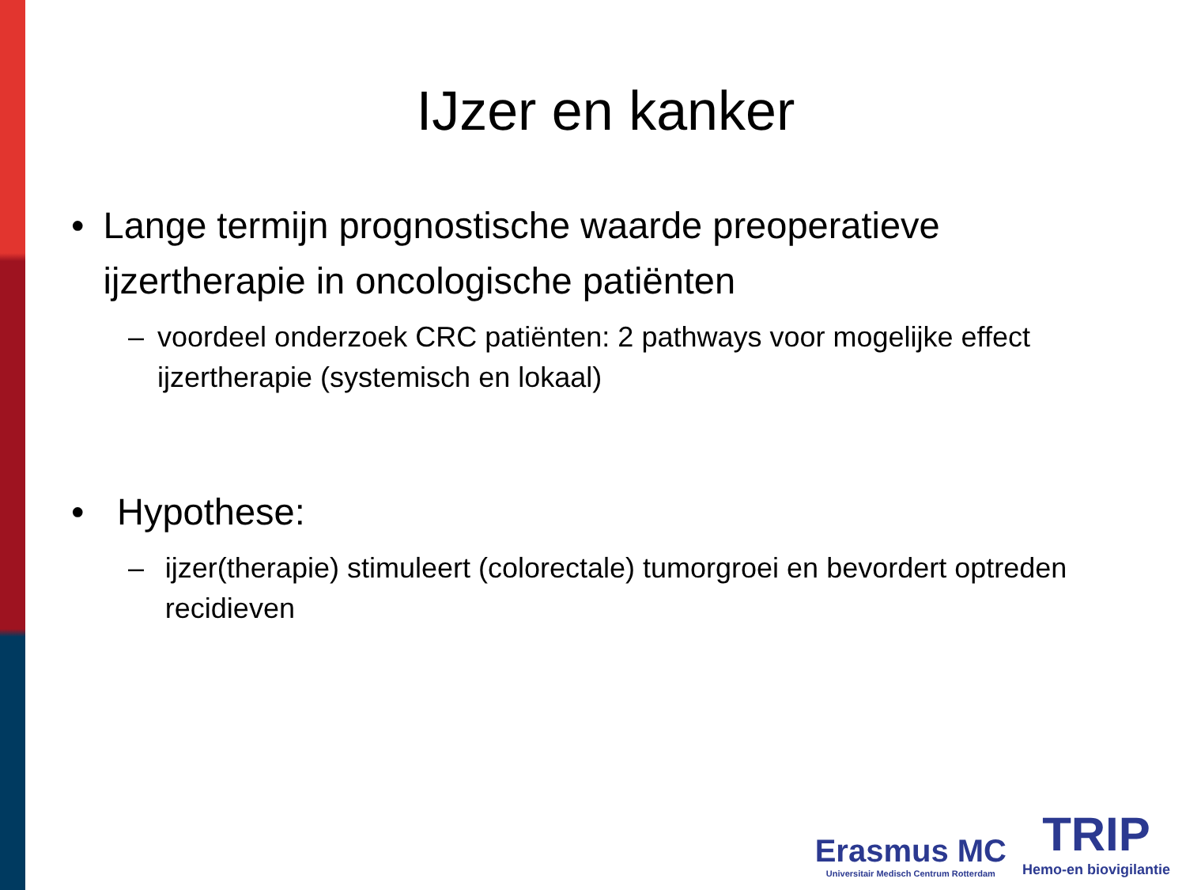IJzer en kanker
• Lange termijn prognostische waarde preoperatieve ijzertherapie in oncologische patiënten
– voordeel onderzoek CRC patiënten: 2 pathways voor mogelijke effect ijzertherapie (systemisch en lokaal)
• Hypothese:
– ijzer(therapie) stimuleert (colorectale) tumorgroei en bevordert optreden recidieven
Erasmus MC
Universitair Medisch Centrum Rotterdam
TRIP
Hemo-en biovigilantie